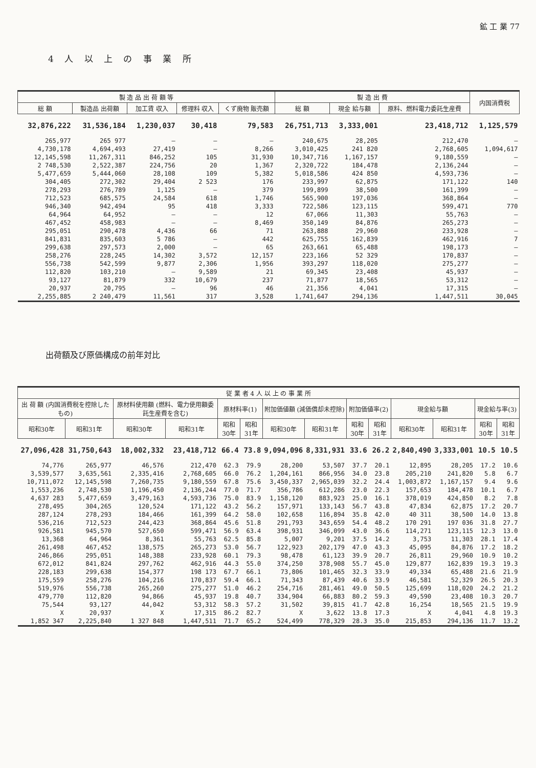鉱 工 業 77
4 人 以 上 の 事 業 所
| 製 造 品 出 荷 額 等 | | | | | 製 造 出 費 | | | 内国消費税 |
| --- | --- | --- | --- | --- | --- | --- | --- | --- |
| 総 額 | 製造品 出荷額 | 加工賃 収入 | 修理料 収入 | くず廃物 販売額 | 総 額 | 現金 給与額 | 原料、燃料電力委託生産費 | |
| 32,876,222 | 31,536,184 | 1,230,037 | 30,418 | 79,583 | 26,751,713 | 3,333,001 | 23,418,712 | 1,125,579 |
| 265,977 | 265 977 | — | — | — | 240,675 | 28,205 | 212,470 | — |
| 4,730,178 | 4,694,493 | 27,419 | — | 8,266 | 3,010,425 | 241 820 | 2,768,605 | 1,094,617 |
| 12,145,598 | 11,267,311 | 846,252 | 105 | 31,930 | 10,347,716 | 1,167,157 | 9,180,559 | — |
| 2 748,530 | 2,522,387 | 224,756 | 20 | 1,367 | 2,320,722 | 184,478 | 2,136,244 | — |
| 5,477,659 | 5,444,060 | 28,108 | 109 | 5,382 | 5,018,586 | 424 850 | 4,593,736 | — |
| 304,405 | 272,302 | 29,404 | 2 523 | 176 | 233,997 | 62,875 | 171,122 | 140 |
| 278,293 | 276,789 | 1,125 | — | 379 | 199,899 | 38,500 | 161,399 | — |
| 712,523 | 685,575 | 24,584 | 618 | 1,746 | 565,900 | 197,036 | 368,864 | — |
| 946,340 | 942,494 | 95 | 418 | 3,333 | 722,586 | 123,115 | 599,471 | 770 |
| 64,964 | 64,952 | — | — | 12 | 67,066 | 11,303 | 55,763 | — |
| 467,452 | 458,983 | — | — | 8,469 | 350,149 | 84,876 | 265,273 | — |
| 295,051 | 290,478 | 4,436 | 66 | 71 | 263,888 | 29,960 | 233,928 | — |
| 841,831 | 835,603 | 5 786 | — | 442 | 625,755 | 162,839 | 462,916 | 7 |
| 299,638 | 297,573 | 2,000 | — | 65 | 263,661 | 65,488 | 198,173 | — |
| 258,276 | 228,245 | 14,302 | 3,572 | 12,157 | 223,166 | 52 329 | 170,837 | — |
| 556,738 | 542,599 | 9,877 | 2,306 | 1,956 | 393,297 | 118,020 | 275,277 | — |
| 112,820 | 103,210 | — | 9,589 | 21 | 69,345 | 23,408 | 45,937 | — |
| 93,127 | 81,879 | 332 | 10,679 | 237 | 71,877 | 18,565 | 53,312 | — |
| 20,937 | 20,795 | — | 96 | 46 | 21,356 | 4,041 | 17,315 | — |
| 2,255,885 | 2 240,479 | 11,561 | 317 | 3,528 | 1,741,647 | 294,136 | 1,447,511 | 30,045 |
出荷額及び原価構成の前年対比
| 従 業 者 4 人 以 上 の 事 業 所 | | | | | | | | | | | | | |
| --- | --- | --- | --- | --- | --- | --- | --- | --- | --- | --- | --- | --- | --- |
| 出 荷 額 (内国消費税を控除したもの) | | 原材料使用額 (燃料、電力使用額委託生産費を含む) | | 原材料率(1) | | 附加価値額 (減価償却未控除) | | 附加価値率(2) | | 現金給与額 | | 現金給与率(3) | |
| 昭和30年 | 昭和31年 | 昭和30年 | 昭和31年 | 昭和30年 | 昭和31年 | 昭和30年 | 昭和31年 | 昭和30年 | 昭和31年 | 昭和30年 | 昭和31年 | 昭和30年 | 昭和31年 |
| 27,096,428 | 31,750,643 | 18,002,332 | 23,418,712 | 66.4 | 73.8 | 9,094,096 | 8,331,931 | 33.6 | 26.2 | 2,840,490 | 3,333,001 | 10.5 | 10.5 |
| 74,776 | 265,977 | 46,576 | 212,470 | 62.3 | 79.9 | 28,200 | 53,507 | 37.7 | 20.1 | 12,895 | 28,205 | 17.2 | 10.6 |
| 3,539,577 | 3,635,561 | 2,335,416 | 2,768,605 | 66.0 | 76.2 | 1,204,161 | 866,956 | 34.0 | 23.8 | 205,210 | 241,820 | 5.8 | 6.7 |
| 10,711,072 | 12,145,598 | 7,260,735 | 9,180,559 | 67.8 | 75.6 | 3,450,337 | 2,965,039 | 32.2 | 24.4 | 1,003,872 | 1,167,157 | 9.4 | 9.6 |
| 1,553,236 | 2,748,530 | 1,196,450 | 2,136,244 | 77.0 | 71.7 | 356,786 | 612,286 | 23.0 | 22.3 | 157,653 | 184,478 | 10.1 | 6.7 |
| 4,637 283 | 5,477,659 | 3,479,163 | 4,593,736 | 75.0 | 83.9 | 1,158,120 | 883,923 | 25.0 | 16.1 | 378,019 | 424,850 | 8.2 | 7.8 |
| 278,495 | 304,265 | 120,524 | 171,122 | 43.2 | 56.2 | 157,971 | 133,143 | 56.7 | 43.8 | 47,834 | 62,875 | 17.2 | 20.7 |
| 287,124 | 278,293 | 184,466 | 161,399 | 64.2 | 58.0 | 102,658 | 116,894 | 35.8 | 42.0 | 40 311 | 38,500 | 14.0 | 13.8 |
| 536,216 | 712,523 | 244,423 | 368,864 | 45.6 | 51.8 | 291,793 | 343,659 | 54.4 | 48.2 | 170 291 | 197 036 | 31.8 | 27.7 |
| 926,581 | 945,570 | 527,650 | 599,471 | 56.9 | 63.4 | 398,931 | 346,099 | 43.0 | 36.6 | 114,271 | 123,115 | 12.3 | 13.0 |
| 13,368 | 64,964 | 8,361 | 55,763 | 62.5 | 85.8 | 5,007 | 9,201 | 37.5 | 14.2 | 3,753 | 11,303 | 28.1 | 17.4 |
| 261,498 | 467,452 | 138,575 | 265,273 | 53.0 | 56.7 | 122,923 | 202,179 | 47.0 | 43.3 | 45,095 | 84,876 | 17.2 | 18.2 |
| 246,866 | 295,051 | 148,388 | 233,928 | 60.1 | 79.3 | 98,478 | 61,123 | 39.9 | 20.7 | 26,811 | 29,960 | 10.9 | 10.2 |
| 672,012 | 841,824 | 297,762 | 462,916 | 44.3 | 55.0 | 374,250 | 378,908 | 55.7 | 45.0 | 129,877 | 162,839 | 19.3 | 19.3 |
| 228,183 | 299,638 | 154,377 | 198 173 | 67.7 | 66.1 | 73,806 | 101,465 | 32.3 | 33.9 | 49,334 | 65,488 | 21.6 | 21.9 |
| 175,559 | 258,276 | 104,216 | 170,837 | 59.4 | 66.1 | 71,343 | 87,439 | 40.6 | 33.9 | 46,581 | 52,329 | 26.5 | 20.3 |
| 519,976 | 556,738 | 265,260 | 275,277 | 51.0 | 46.2 | 254,716 | 281,461 | 49.0 | 50.5 | 125,699 | 118,020 | 24.2 | 21.2 |
| 479,770 | 112,820 | 94,866 | 45,937 | 19.8 | 40.7 | 334,904 | 66,883 | 80.2 | 59.3 | 49,590 | 23,408 | 10.3 | 20.7 |
| 75,544 | 93,127 | 44,042 | 53,312 | 58.3 | 57.2 | 31,502 | 39,815 | 41.7 | 42.8 | 16,254 | 18,565 | 21.5 | 19.9 |
| X | 20,937 | X | 17,315 | 86.2 | 82.7 | X | 3,622 | 13.8 | 17.3 | X | 4,041 | 4.8 | 19.3 |
| 1,852 347 | 2,225,840 | 1 327 848 | 1,447,511 | 71.7 | 65.2 | 524,499 | 778,329 | 28.3 | 35.0 | 215,853 | 294,136 | 11.7 | 13.2 |